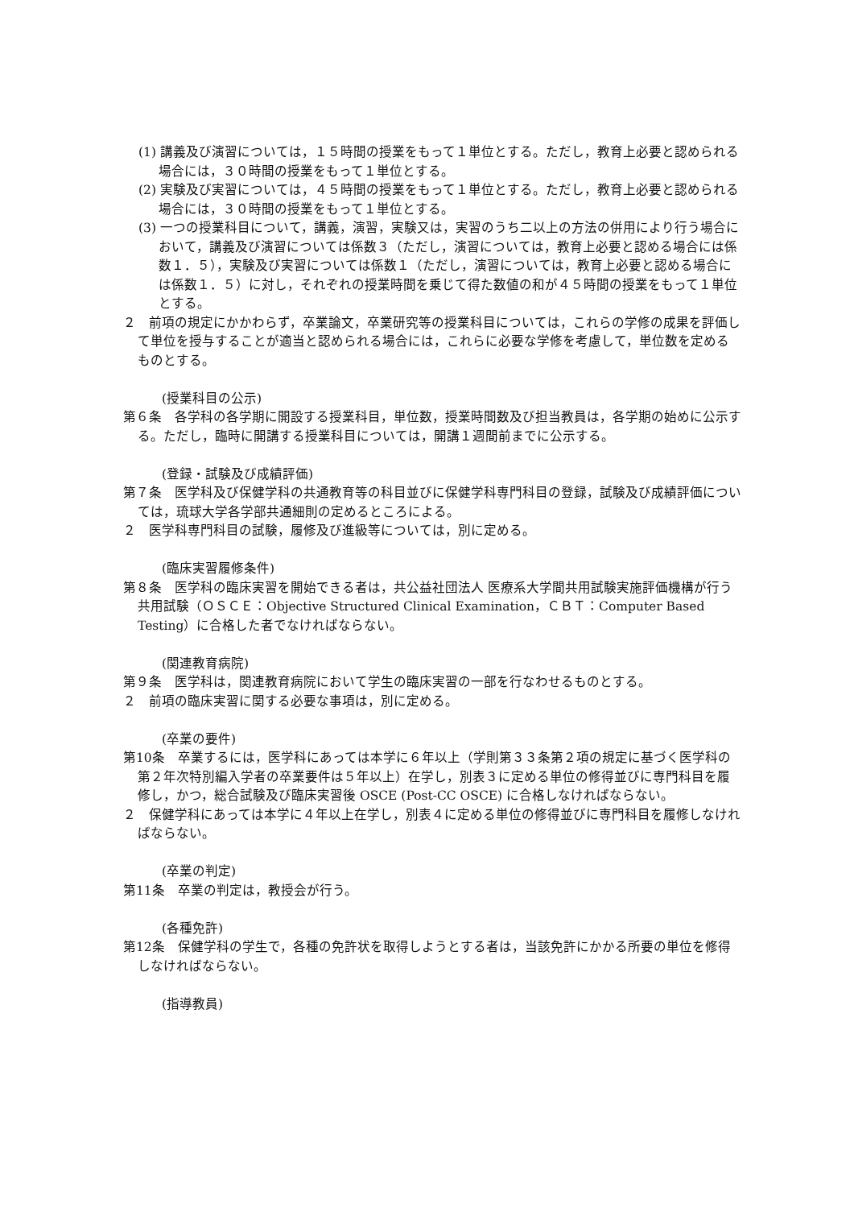(1) 講義及び演習については，１５時間の授業をもって１単位とする。ただし，教育上必要と認められる場合には，３０時間の授業をもって１単位とする。
(2) 実験及び実習については，４５時間の授業をもって１単位とする。ただし，教育上必要と認められる場合には，３０時間の授業をもって１単位とする。
(3) 一つの授業科目について，講義，演習，実験又は，実習のうち二以上の方法の併用により行う場合において，講義及び演習については係数３（ただし，演習については，教育上必要と認める場合には係数１．５），実験及び実習については係数１（ただし，演習については，教育上必要と認める場合には係数１．５）に対し，それぞれの授業時間を乗じて得た数値の和が４５時間の授業をもって１単位とする。
２　前項の規定にかかわらず，卒業論文，卒業研究等の授業科目については，これらの学修の成果を評価して単位を授与することが適当と認められる場合には，これらに必要な学修を考慮して，単位数を定めるものとする。
(授業科目の公示)
第６条　各学科の各学期に開設する授業科目，単位数，授業時間数及び担当教員は，各学期の始めに公示する。ただし，臨時に開講する授業科目については，開講１週間前までに公示する。
(登録・試験及び成績評価)
第７条　医学科及び保健学科の共通教育等の科目並びに保健学科専門科目の登録，試験及び成績評価については，琉球大学各学部共通細則の定めるところによる。
２　医学科専門科目の試験，履修及び進級等については，別に定める。
(臨床実習履修条件)
第８条　医学科の臨床実習を開始できる者は，共公益社団法人 医療系大学間共用試験実施評価機構が行う共用試験（ＯＳＣＥ：Objective Structured Clinical Examination，ＣＢＴ：Computer Based Testing）に合格した者でなければならない。
(関連教育病院)
第９条　医学科は，関連教育病院において学生の臨床実習の一部を行なわせるものとする。
２　前項の臨床実習に関する必要な事項は，別に定める。
(卒業の要件)
第10条　卒業するには，医学科にあっては本学に６年以上（学則第３３条第２項の規定に基づく医学科の第２年次特別編入学者の卒業要件は５年以上）在学し，別表３に定める単位の修得並びに専門科目を履修し，かつ，総合試験及び臨床実習後 OSCE (Post-CC OSCE) に合格しなければならない。
２　保健学科にあっては本学に４年以上在学し，別表４に定める単位の修得並びに専門科目を履修しなければならない。
(卒業の判定)
第11条　卒業の判定は，教授会が行う。
(各種免許)
第12条　保健学科の学生で，各種の免許状を取得しようとする者は，当該免許にかかる所要の単位を修得しなければならない。
(指導教員)